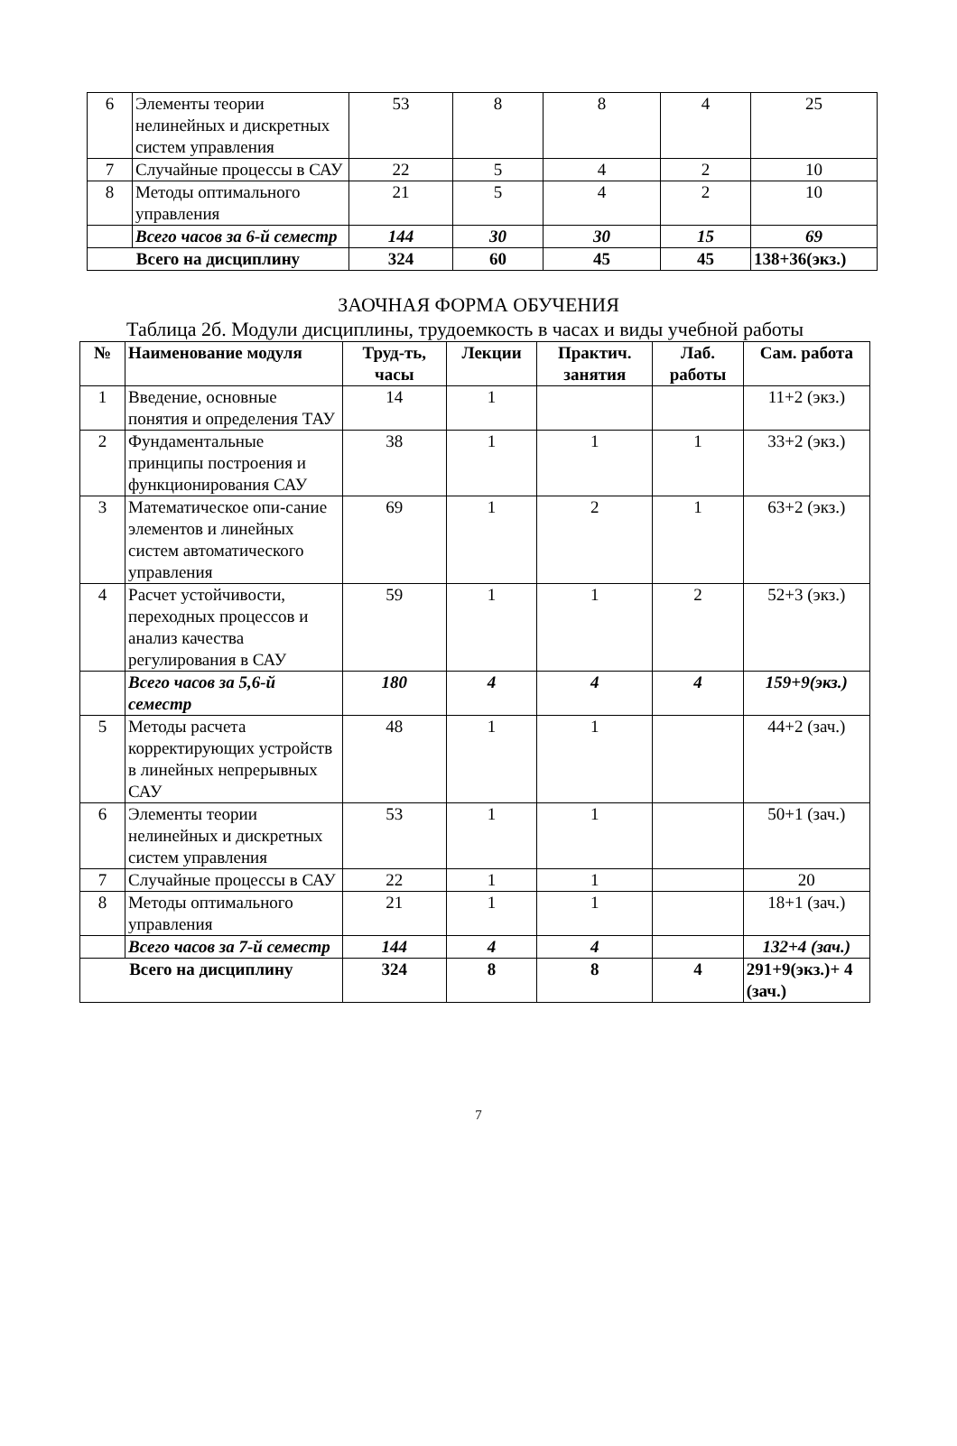| 6 | Элементы теории нелинейных и дискретных систем управления | 53 | 8 | 8 | 4 | 25 |
| 7 | Случайные процессы в САУ | 22 | 5 | 4 | 2 | 10 |
| 8 | Методы оптимального управления | 21 | 5 | 4 | 2 | 10 |
| | Всего часов за 6-й семестр | 144 | 30 | 30 | 15 | 69 |
| Всего на дисциплину | | 324 | 60 | 45 | 45 | 138+36(экз.) |
ЗАОЧНАЯ ФОРМА ОБУЧЕНИЯ
Таблица 2б. Модули дисциплины, трудоемкость в часах и виды учебной работы
| № | Наименование модуля | Труд-ть, часы | Лекции | Практич. занятия | Лаб. работы | Сам. работа |
| --- | --- | --- | --- | --- | --- | --- |
| 1 | Введение, основные понятия и определения ТАУ | 14 | 1 | | | 11+2 (экз.) |
| 2 | Фундаментальные принципы построения и функционирования САУ | 38 | 1 | 1 | 1 | 33+2 (экз.) |
| 3 | Математическое опи-сание элементов и линейных систем автоматического управления | 69 | 1 | 2 | 1 | 63+2 (экз.) |
| 4 | Расчет устойчивости, переходных процессов и анализ качества регулирования в САУ | 59 | 1 | 1 | 2 | 52+3 (экз.) |
| | Всего часов за 5,6-й семестр | 180 | 4 | 4 | 4 | 159+9(экз.) |
| 5 | Методы расчета корректирующих устройств в линейных непрерывных САУ | 48 | 1 | 1 | | 44+2 (зач.) |
| 6 | Элементы теории нелинейных и дискретных систем управления | 53 | 1 | 1 | | 50+1 (зач.) |
| 7 | Случайные процессы в САУ | 22 | 1 | 1 | | 20 |
| 8 | Методы оптимального управления | 21 | 1 | 1 | | 18+1 (зач.) |
| | Всего часов за 7-й семестр | 144 | 4 | 4 | | 132+4 (зач.) |
| Всего на дисциплину | | 324 | 8 | 8 | 4 | 291+9(экз.)+ 4 (зач.) |
7